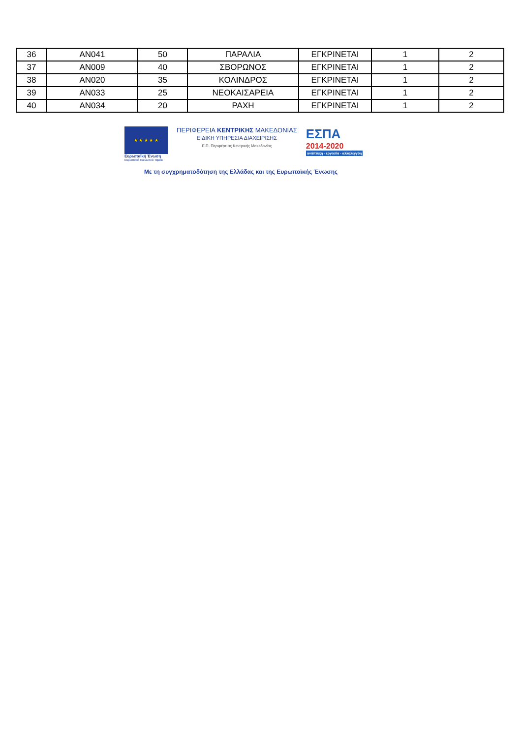| 36 | AN041 | 50 | ΠΑΡΑΛΙΑ | ΕΓΚΡΙΝΕΤΑΙ | 1 | 2 |
| 37 | AN009 | 40 | ΣΒΟΡΩΝΟΣ | ΕΓΚΡΙΝΕΤΑΙ | 1 | 2 |
| 38 | AN020 | 35 | ΚΟΛΙΝΔΡΟΣ | ΕΓΚΡΙΝΕΤΑΙ | 1 | 2 |
| 39 | AN033 | 25 | ΝΕΟΚΑΙΣΑΡΕΙΑ | ΕΓΚΡΙΝΕΤΑΙ | 1 | 2 |
| 40 | AN034 | 20 | ΡΑΧΗ | ΕΓΚΡΙΝΕΤΑΙ | 1 | 2 |
★ ★ ★ ★ ★
Ευρωπαϊκή Ένωση
Ευρωπαϊκό Κοινωνικό Ταμείο
ΠΕΡΙΦΕΡΕΙΑ ΚΕΝΤΡΙΚΗΣ ΜΑΚΕΔΟΝΙΑΣ
ΕΙΔΙΚΗ ΥΠΗΡΕΣΙΑ ΔΙΑΧΕΙΡΙΣΗΣ
Ε.Π. Περιφέρειας Κεντρικής Μακεδονίας
ΕΣΠΑ
2014-2020
ανάπτυξη - εργασία - αλληλεγγύη
Με τη συγχρηματοδότηση της Ελλάδας και της Ευρωπαϊκής Ένωσης